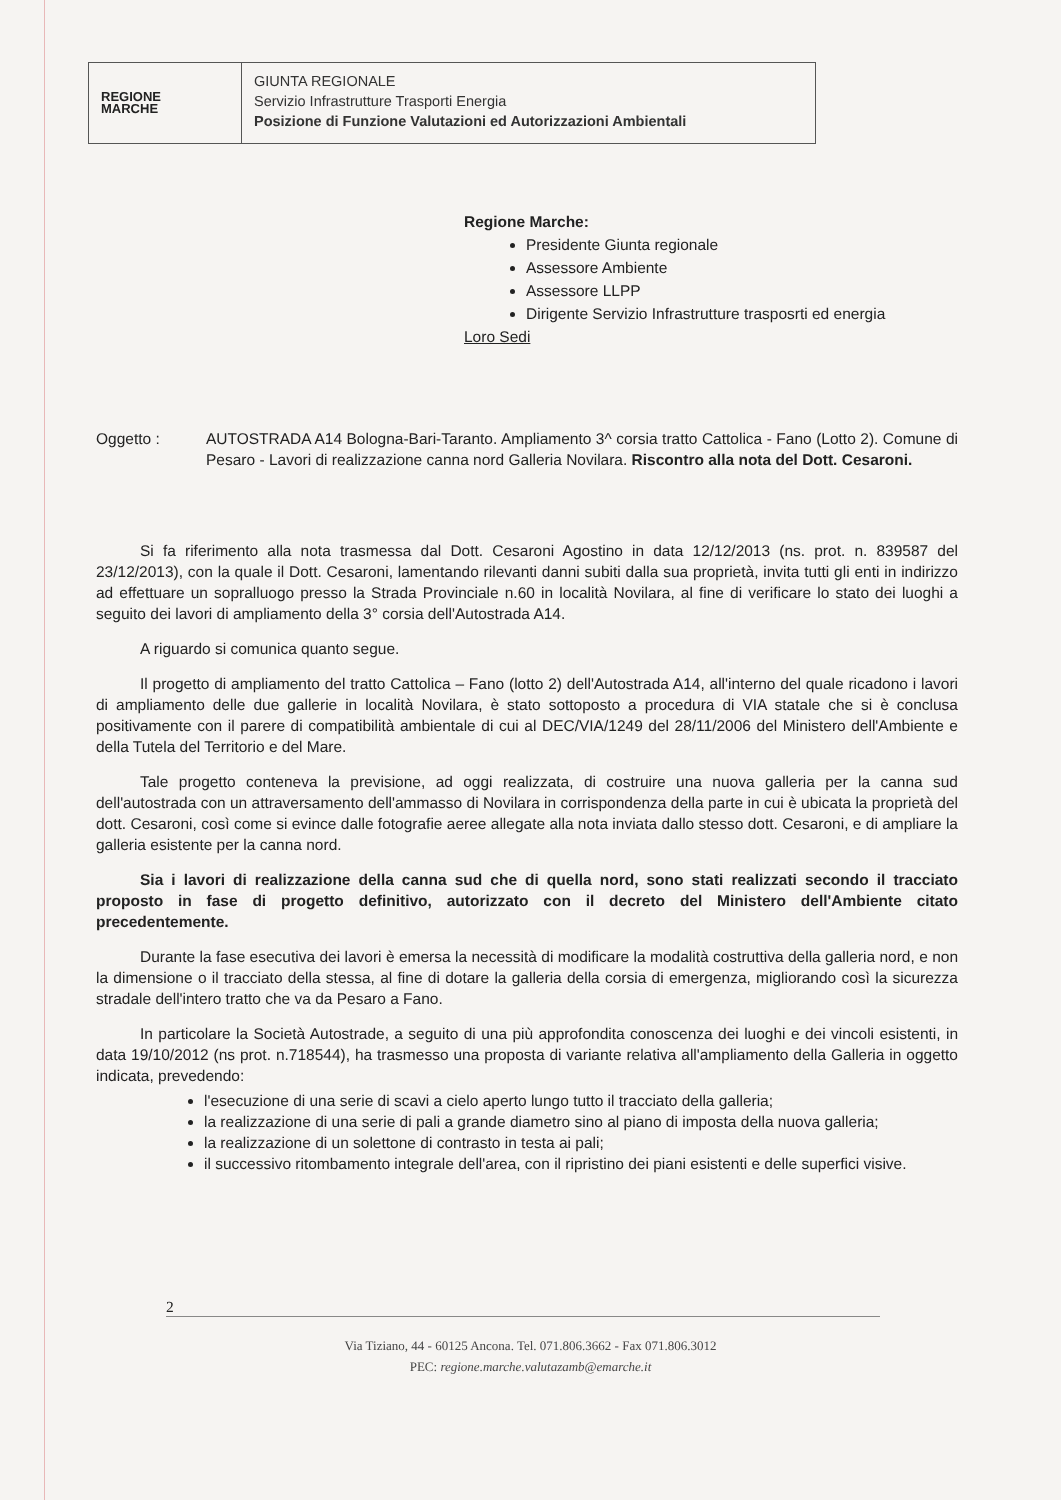REGIONE
MARCHE
GIUNTA REGIONALE
Servizio Infrastrutture Trasporti Energia
Posizione di Funzione Valutazioni ed Autorizzazioni Ambientali
Regione Marche:
Presidente Giunta regionale
Assessore Ambiente
Assessore LLPP
Dirigente Servizio Infrastrutture trasposrti ed energia
Loro Sedi
Oggetto : AUTOSTRADA A14 Bologna-Bari-Taranto. Ampliamento 3^ corsia tratto Cattolica - Fano (Lotto 2). Comune di Pesaro - Lavori di realizzazione canna nord Galleria Novilara. Riscontro alla nota del Dott. Cesaroni.
Si fa riferimento alla nota trasmessa dal Dott. Cesaroni Agostino in data 12/12/2013 (ns. prot. n. 839587 del 23/12/2013), con la quale il Dott. Cesaroni, lamentando rilevanti danni subiti dalla sua proprietà, invita tutti gli enti in indirizzo ad effettuare un sopralluogo presso la Strada Provinciale n.60 in località Novilara, al fine di verificare lo stato dei luoghi a seguito dei lavori di ampliamento della 3° corsia dell'Autostrada A14.
A riguardo si comunica quanto segue.
Il progetto di ampliamento del tratto Cattolica – Fano (lotto 2) dell'Autostrada A14, all'interno del quale ricadono i lavori di ampliamento delle due gallerie in località Novilara, è stato sottoposto a procedura di VIA statale che si è conclusa positivamente con il parere di compatibilità ambientale di cui al DEC/VIA/1249 del 28/11/2006 del Ministero dell'Ambiente e della Tutela del Territorio e del Mare.
Tale progetto conteneva la previsione, ad oggi realizzata, di costruire una nuova galleria per la canna sud dell'autostrada con un attraversamento dell'ammasso di Novilara in corrispondenza della parte in cui è ubicata la proprietà del dott. Cesaroni, così come si evince dalle fotografie aeree allegate alla nota inviata dallo stesso dott. Cesaroni, e di ampliare la galleria esistente per la canna nord.
Sia i lavori di realizzazione della canna sud che di quella nord, sono stati realizzati secondo il tracciato proposto in fase di progetto definitivo, autorizzato con il decreto del Ministero dell'Ambiente citato precedentemente.
Durante la fase esecutiva dei lavori è emersa la necessità di modificare la modalità costruttiva della galleria nord, e non la dimensione o il tracciato della stessa, al fine di dotare la galleria della corsia di emergenza, migliorando così la sicurezza stradale dell'intero tratto che va da Pesaro a Fano.
In particolare la Società Autostrade, a seguito di una più approfondita conoscenza dei luoghi e dei vincoli esistenti, in data 19/10/2012 (ns prot. n.718544), ha trasmesso una proposta di variante relativa all'ampliamento della Galleria in oggetto indicata, prevedendo:
l'esecuzione di una serie di scavi a cielo aperto lungo tutto il tracciato della galleria;
la realizzazione di una serie di pali a grande diametro sino al piano di imposta della nuova galleria;
la realizzazione di un solettone di contrasto in testa ai pali;
il successivo ritombamento integrale dell'area, con il ripristino dei piani esistenti e delle superfici visive.
2
Via Tiziano, 44 - 60125 Ancona. Tel. 071.806.3662 - Fax 071.806.3012
PEC: regione.marche.valutazamb@emarche.it